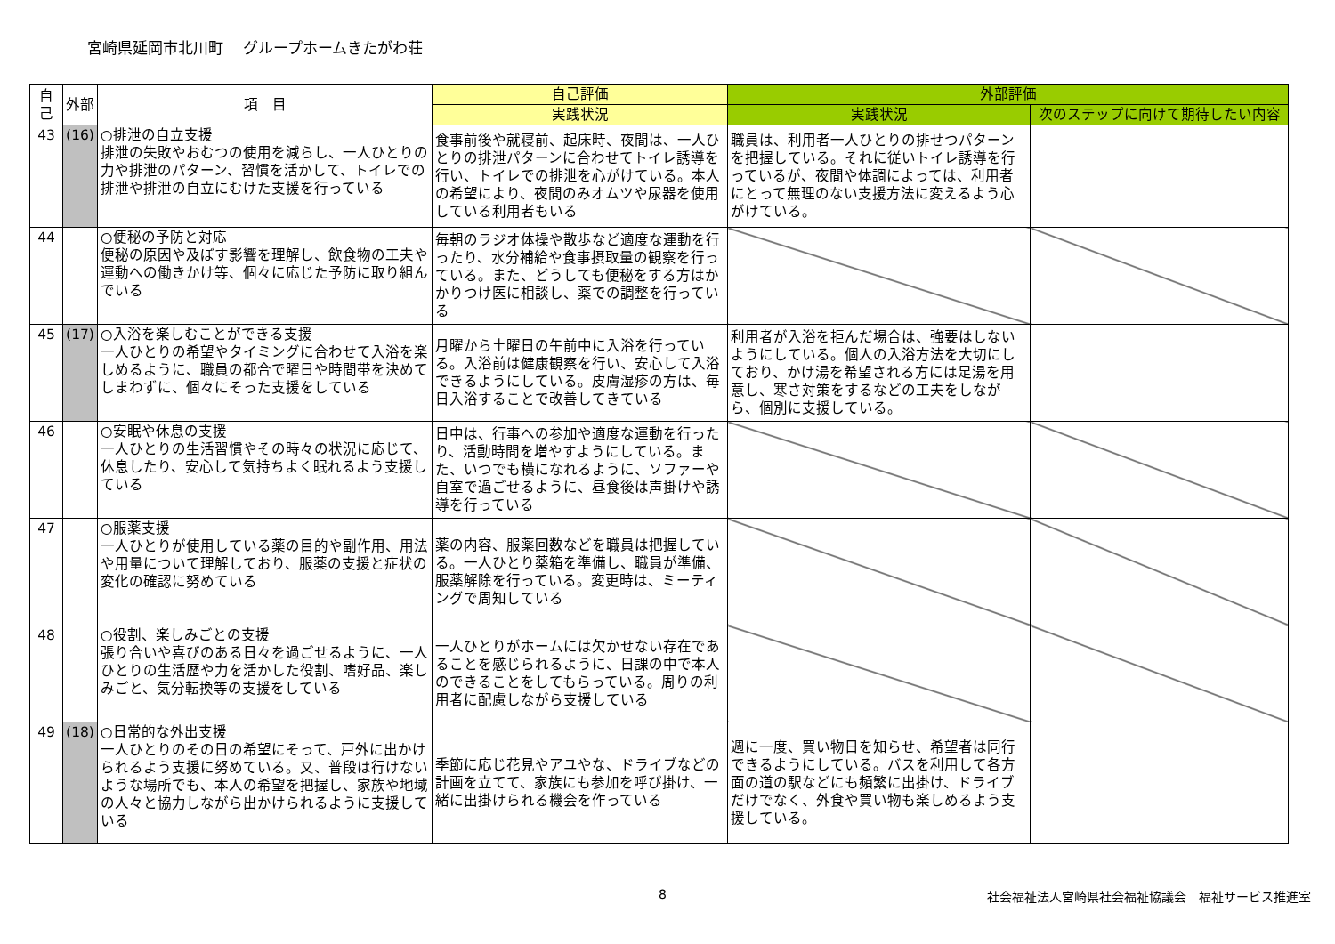宮崎県延岡市北川町　 グループホームきたがわ荘
| 自己 | 外部 | 項 目 | 自己評価 | 外部評価 | |
| --- | --- | --- | --- | --- | --- |
| | | | 実践状況 | 実践状況 | 次のステップに向けて期待したい内容 |
| 43 | (16) | ○排泄の自立支援 排泄の失敗やおむつの使用を減らし、一人ひとりの力や排泄のパターン、習慣を活かして、トイレでの排泄や排泄の自立にむけた支援を行っている | 食事前後や就寝前、起床時、夜間は、一人ひとりの排泄パターンに合わせてトイレ誘導を行い、トイレでの排泄を心がけている。本人の希望により、夜間のみオムツや尿器を使用している利用者もいる | 職員は、利用者一人ひとりの排せつパターンを把握している。それに従いトイレ誘導を行っているが、夜間や体調によっては、利用者にとって無理のない支援方法に変えるよう心がけている。 | |
| 44 | | ○便秘の予防と対応 便秘の原因や及ぼす影響を理解し、飲食物の工夫や運動への働きかけ等、個々に応じた予防に取り組んでいる | 毎朝のラジオ体操や散歩など適度な運動を行ったり、水分補給や食事摂取量の観察を行っている。また、どうしても便秘をする方はかかりつけ医に相談し、薬での調整を行っている | | |
| 45 | (17) | ○入浴を楽しむことができる支援 一人ひとりの希望やタイミングに合わせて入浴を楽しめるように、職員の都合で曜日や時間帯を決めてしまわずに、個々にそった支援をしている | 月曜から土曜日の午前中に入浴を行っている。入浴前は健康観察を行い、安心して入浴できるようにしている。皮膚湿疹の方は、毎日入浴することで改善してきている | 利用者が入浴を拒んだ場合は、強要はしないようにしている。個人の入浴方法を大切にしており、かけ湯を希望される方には足湯を用意し、寒さ対策をするなどの工夫をしながら、個別に支援している。 | |
| 46 | | ○安眠や休息の支援 一人ひとりの生活習慣やその時々の状況に応じて、休息したり、安心して気持ちよく眠れるよう支援している | 日中は、行事への参加や適度な運動を行ったり、活動時間を増やすようにしている。また、いつでも横になれるように、ソファーや自室で過ごせるように、昼食後は声掛けや誘導を行っている | | |
| 47 | | ○服薬支援 一人ひとりが使用している薬の目的や副作用、用法や用量について理解しており、服薬の支援と症状の変化の確認に努めている | 薬の内容、服薬回数などを職員は把握している。一人ひとり薬箱を準備し、職員が準備、服薬解除を行っている。変更時は、ミーティングで周知している | | |
| 48 | | ○役割、楽しみごとの支援 張り合いや喜びのある日々を過ごせるように、一人ひとりの生活歴や力を活かした役割、嗜好品、楽しみごと、気分転換等の支援をしている | 一人ひとりがホームには欠かせない存在であることを感じられるように、日課の中で本人のできることをしてもらっている。周りの利用者に配慮しながら支援している | | |
| 49 | (18) | ○日常的な外出支援 一人ひとりのその日の希望にそって、戸外に出かけられるよう支援に努めている。又、普段は行けないような場所でも、本人の希望を把握し、家族や地域の人々と協力しながら出かけられるように支援している | 季節に応じ花見やアユやな、ドライブなどの計画を立てて、家族にも参加を呼び掛け、一緒に出掛けられる機会を作っている | 週に一度、買い物日を知らせ、希望者は同行できるようにしている。バスを利用して各方面の道の駅などにも頻繁に出掛け、ドライブだけでなく、外食や買い物も楽しめるよう支援している。 | |
8 社会福祉法人宮崎県社会福祉協議会　福祉サービス推進室